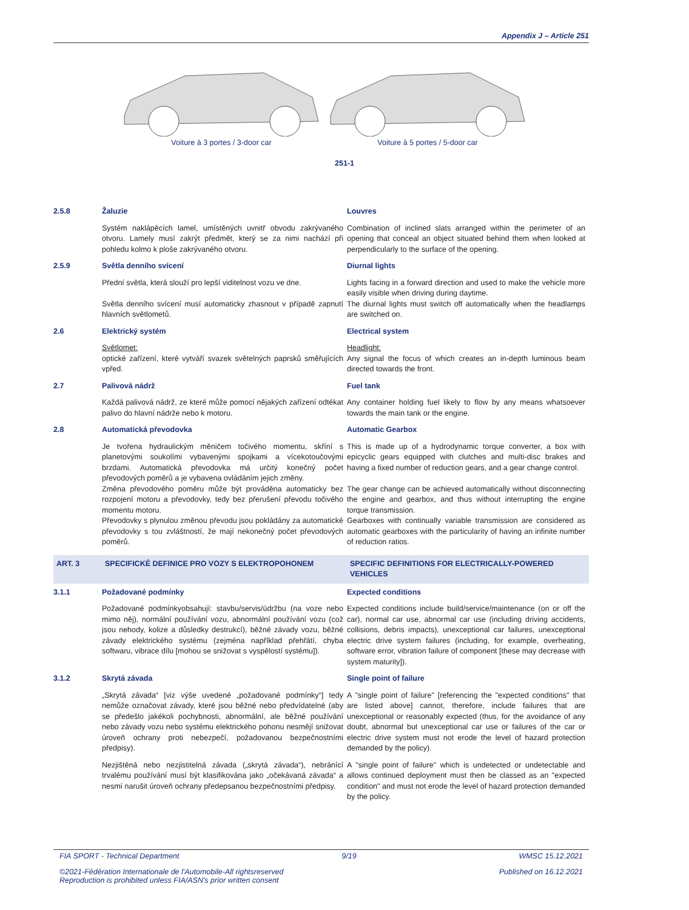Appendix J – Article 251
Voiture à 3 portes / 3-door car Voiture à 5 portes / 5-door car
251-1
2.5.8
Žaluzie
Louvres
Systém naklápěcích lamel, umístěných uvnitř obvodu zakrývaného otvoru. Lamely musí zakrýt předmět, který se za nimi nachází při pohledu kolmo k ploše zakrývaného otvoru.
Combination of inclined slats arranged within the perimeter of an opening that conceal an object situated behind them when looked at perpendicularly to the surface of the opening.
2.5.9
Světla denního svícení
Diurnal lights
Přední světla, která slouží pro lepší viditelnost vozu ve dne.
Světla denního svícení musí automaticky zhasnout v případě zapnutí hlavních světlometů.
Lights facing in a forward direction and used to make the vehicle more easily visible when driving during daytime.
The diurnal lights must switch off automatically when the headlamps are switched on.
2.6
Elektrický systém
Electrical system
Světlomet:
optické zařízení, které vytváří svazek světelných paprsků směřujících vpřed.
Headlight:
Any signal the focus of which creates an in-depth luminous beam directed towards the front.
2.7
Palivová nádrž
Fuel tank
Každá palivová nádrž, ze které může pomocí nějakých zařízení odtékat palivo do hlavní nádrže nebo k motoru.
Any container holding fuel likely to flow by any means whatsoever towards the main tank or the engine.
2.8
Automatická převodovka
Automatic Gearbox
Je tvořena hydraulickým měničem točivého momentu, skříní s planetovými soukolími vybavenými spojkami a vícekotoučovými brzdami. Automatická převodovka má určitý konečný počet převodových poměrů a je vybavena ovládáním jejich změny.
Změna převodového poměru může být prováděna automaticky bez rozpojení motoru a převodovky, tedy bez přerušení převodu točivého momentu motoru.
Převodovky s plynulou změnou převodu jsou pokládány za automatické převodovky s tou zvláštností, že mají nekonečný počet převodových poměrů.
This is made up of a hydrodynamic torque converter, a box with epicyclic gears equipped with clutches and multi-disc brakes and having a fixed number of reduction gears, and a gear change control.
The gear change can be achieved automatically without disconnecting the engine and gearbox, and thus without interrupting the engine torque transmission.
Gearboxes with continually variable transmission are considered as automatic gearboxes with the particularity of having an infinite number of reduction ratios.
ART. 3
SPECIFICKÉ DEFINICE PRO VOZY S ELEKTROPOHONEM
SPECIFIC DEFINITIONS FOR ELECTRICALLY-POWERED VEHICLES
3.1.1
Požadované podmínky
Expected conditions
Požadované podmínkyobsahují: stavbu/servis/údržbu (na voze nebo mimo něj), normální používání vozu, abnormální používání vozu (což jsou nehody, kolize a důsledky destrukcí), běžné závady vozu, běžné závady elektrického systému (zejména například přehřátí, chyba softwaru, vibrace dílu [mohou se snižovat s vyspělostí systému]).
Expected conditions include build/service/maintenance (on or off the car), normal car use, abnormal car use (including driving accidents, collisions, debris impacts), unexceptional car failures, unexceptional electric drive system failures (including, for example, overheating, software error, vibration failure of component [these may decrease with system maturity]).
3.1.2
Skrytá závada
Single point of failure
„Skrytá závada“ [viz výše uvedené „požadované podmínky“] tedy nemůže označovat závady, které jsou běžné nebo předvídatelné (aby se předešlo jakékoli pochybnosti, abnormální, ale běžné používání nebo závady vozu nebo systému elektrického pohonu nesmějí snižovat úroveň ochrany proti nebezpečí, požadovanou bezpečnostními předpisy).
A "single point of failure" [referencing the "expected conditions" that are listed above] cannot, therefore, include failures that are unexceptional or reasonably expected (thus, for the avoidance of any doubt, abnormal but unexceptional car use or failures of the car or electric drive system must not erode the level of hazard protection demanded by the policy).
Nezjištěná nebo nezjistitelná závada („skrytá závada“), nebránící trvalému používání musí být klasifikována jako „očekávaná závada“ a nesmí narušit úroveň ochrany předepsanou bezpečnostními předpisy.
A "single point of failure" which is undetected or undetectable and allows continued deployment must then be classed as an "expected condition" and must not erode the level of hazard protection demanded by the policy.
FIA SPORT - Technical Department 9/19 WMSC 15.12.2021
©2021-Fédération Internationale de l'Automobile-All rightsreserved
Reproduction is prohibited unless FIA/ASN's prior written consent Published on 16.12.2021